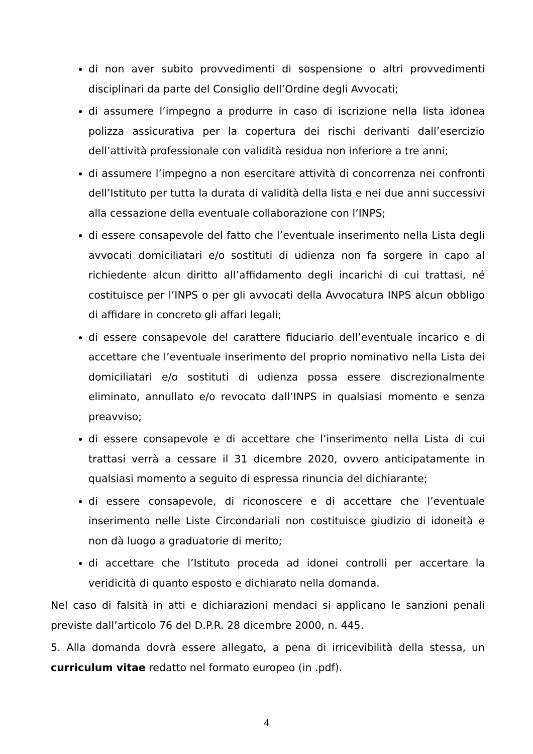di non aver subito provvedimenti di sospensione o altri provvedimenti disciplinari da parte del Consiglio dell’Ordine degli Avvocati;
di assumere l’impegno a produrre in caso di iscrizione nella lista idonea polizza assicurativa per la copertura dei rischi derivanti dall’esercizio dell’attività professionale con validità residua non inferiore a tre anni;
di assumere l’impegno a non esercitare attività di concorrenza nei confronti dell’Istituto per tutta la durata di validità della lista e nei due anni successivi alla cessazione della eventuale collaborazione con l’INPS;
di essere consapevole del fatto che l’eventuale inserimento nella Lista degli avvocati domiciliatari e/o sostituti di udienza non fa sorgere in capo al richiedente alcun diritto all’affidamento degli incarichi di cui trattasi, né costituisce per l’INPS o per gli avvocati della Avvocatura INPS alcun obbligo di affidare in concreto gli affari legali;
di essere consapevole del carattere fiduciario dell’eventuale incarico e di accettare che l’eventuale inserimento del proprio nominativo nella Lista dei domiciliatari e/o sostituti di udienza possa essere discrezionalmente eliminato, annullato e/o revocato dall’INPS in qualsiasi momento e senza preavviso;
di essere consapevole e di accettare che l’inserimento nella Lista di cui trattasi verrà a cessare il 31 dicembre 2020, ovvero anticipatamente in qualsiasi momento a seguito di espressa rinuncia del dichiarante;
di essere consapevole, di riconoscere e di accettare che l’eventuale inserimento nelle Liste Circondariali non costituisce giudizio di idoneità e non dà luogo a graduatorie di merito;
di accettare che l’Istituto proceda ad idonei controlli per accertare la veridicità di quanto esposto e dichiarato nella domanda.
Nel caso di falsità in atti e dichiarazioni mendaci si applicano le sanzioni penali previste dall’articolo 76 del D.P.R. 28 dicembre 2000, n. 445.
5. Alla domanda dovrà essere allegato, a pena di irricevibilità della stessa, un curriculum vitae redatto nel formato europeo (in .pdf).
4